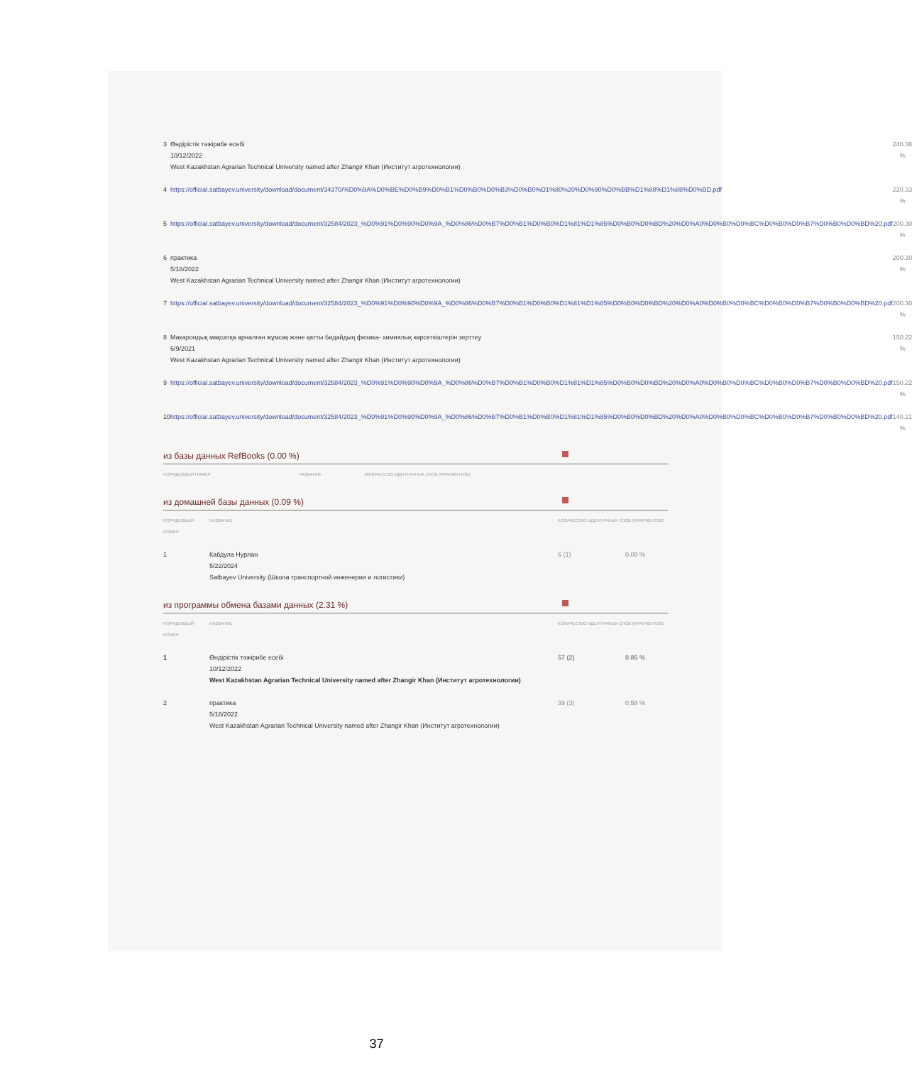| 3 | Өндірістік тәжірибе есебі 10/12/2022 West Kazakhstan Agrarian Technical University named after Zhangir Khan (Институт агротехнологии) | 24 | 0.36 % |
| 4 | https://official.satbayev.university/download/document/34370/%D0%9A%D0%BE%D0%B9%D0%B1%D0%B0%D0%B3%D0%B0%D1%80%20%D0%90%D0%BB%D1%88%D1%88%D0%BD.pdf | 22 | 0.33 % |
| 5 | https://official.satbayev.university/download/document/32584/2023_%D0%91%D0%90%D0%9A_%D0%86%D0%B7%D0%B1%D0%B0%D1%81%D1%85%D0%B0%D0%BD%20%D0%A0%D0%B0%D0%BC%D0%B0%D0%B7%D0%B0%D0%BD%20.pdf | 20 | 0.30 % |
| 6 | практика 5/18/2022 West Kazakhstan Agrarian Technical University named after Zhangir Khan (Институт агротехнологии) | 20 | 0.30 % |
| 7 | https://official.satbayev.university/download/document/32584/2023_%D0%91%D0%90%D0%9A_%D0%86%D0%B7%D0%B1%D0%B0%D1%81%D1%85%D0%B0%D0%BD%20%D0%A0%D0%B0%D0%BC%D0%B0%D0%B7%D0%B0%D0%BD%20.pdf | 20 | 0.30 % |
| 8 | Макарондық мақсатқа арналған жұмсақ және қатты бидайдың физика- химиялық көрсеткіштерін зерттеу 6/9/2021 West Kazakhstan Agrarian Technical University named after Zhangir Khan (Институт агротехнологии) | 15 | 0.22 % |
| 9 | https://official.satbayev.university/download/document/32584/2023_%D0%91%D0%90%D0%9A_%D0%86%D0%B7%D0%B1%D0%B0%D1%81%D1%85%D0%B0%D0%BD%20%D0%A0%D0%B0%D0%BC%D0%B0%D0%B7%D0%B0%D0%BD%20.pdf | 15 | 0.22 % |
| 10 | https://official.satbayev.university/download/document/32584/2023_%D0%91%D0%90%D0%9A_%D0%86%D0%B7%D0%B1%D0%B0%D1%81%D1%85%D0%B0%D0%BD%20%D0%A0%D0%B0%D0%BC%D0%B0%D0%B7%D0%B0%D0%BD%20.pdf | 14 | 0.21 % |
из базы данных RefBooks (0.00 %)
| ПОРЯДКОВЫЙ НОМЕР | НАЗВАНИЕ | КОЛИЧЕСТВО ИДЕНТИЧНЫХ СЛОВ (ФРАГМЕНТОВ) |
| --- | --- | --- |
из домашней базы данных (0.09 %)
| ПОРЯДКОВЫЙ НОМЕР | НАЗВАНИЕ | КОЛИЧЕСТВО ИДЕНТИЧНЫХ СЛОВ (ФРАГМЕНТОВ) | |
| --- | --- | --- | --- |
| 1 | Кабдула Нурлан 5/22/2024 Satbayev University (Школа транспортной инженерии и логистики) | 6 (1) | 0.09 % |
из программы обмена базами данных (2.31 %)
| ПОРЯДКОВЫЙ НОМЕР | НАЗВАНИЕ | КОЛИЧЕСТВО ИДЕНТИЧНЫХ СЛОВ (ФРАГМЕНТОВ) | |
| --- | --- | --- | --- |
| 1 | Өндірістік тәжірибе есебі 10/12/2022 West Kazakhstan Agrarian Technical University named after Zhangir Khan (Институт агротехнологии) | 57 (2) | 0.85 % |
| 2 | практика 5/18/2022 West Kazakhstan Agrarian Technical University named after Zhangir Khan (Институт агротехнологии) | 39 (3) | 0.58 % |
37